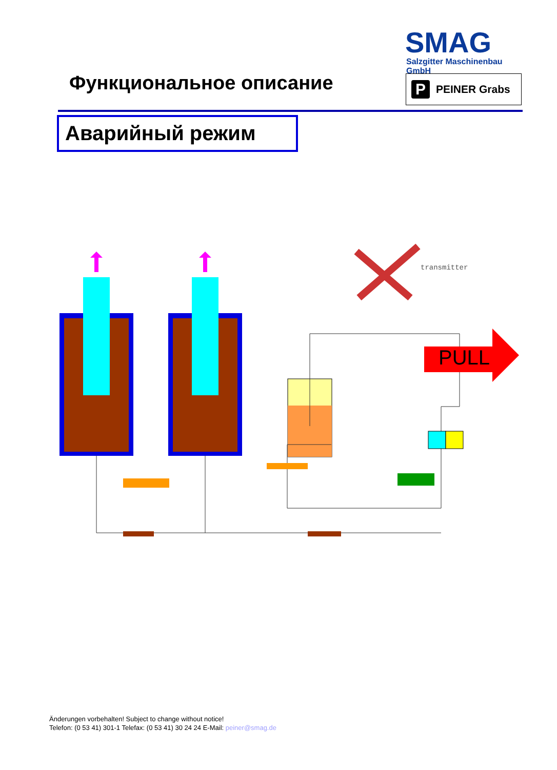SMAG
Salzgitter Maschinenbau GmbH
Функциональное описание P PEINER Grabs
Аварийный режим
PULL
transmitter
Änderungen vorbehalten! Subject to change without notice!
Telefon: (0 53 41) 301-1 Telefax: (0 53 41) 30 24 24 E-Mail: peiner@smag.de